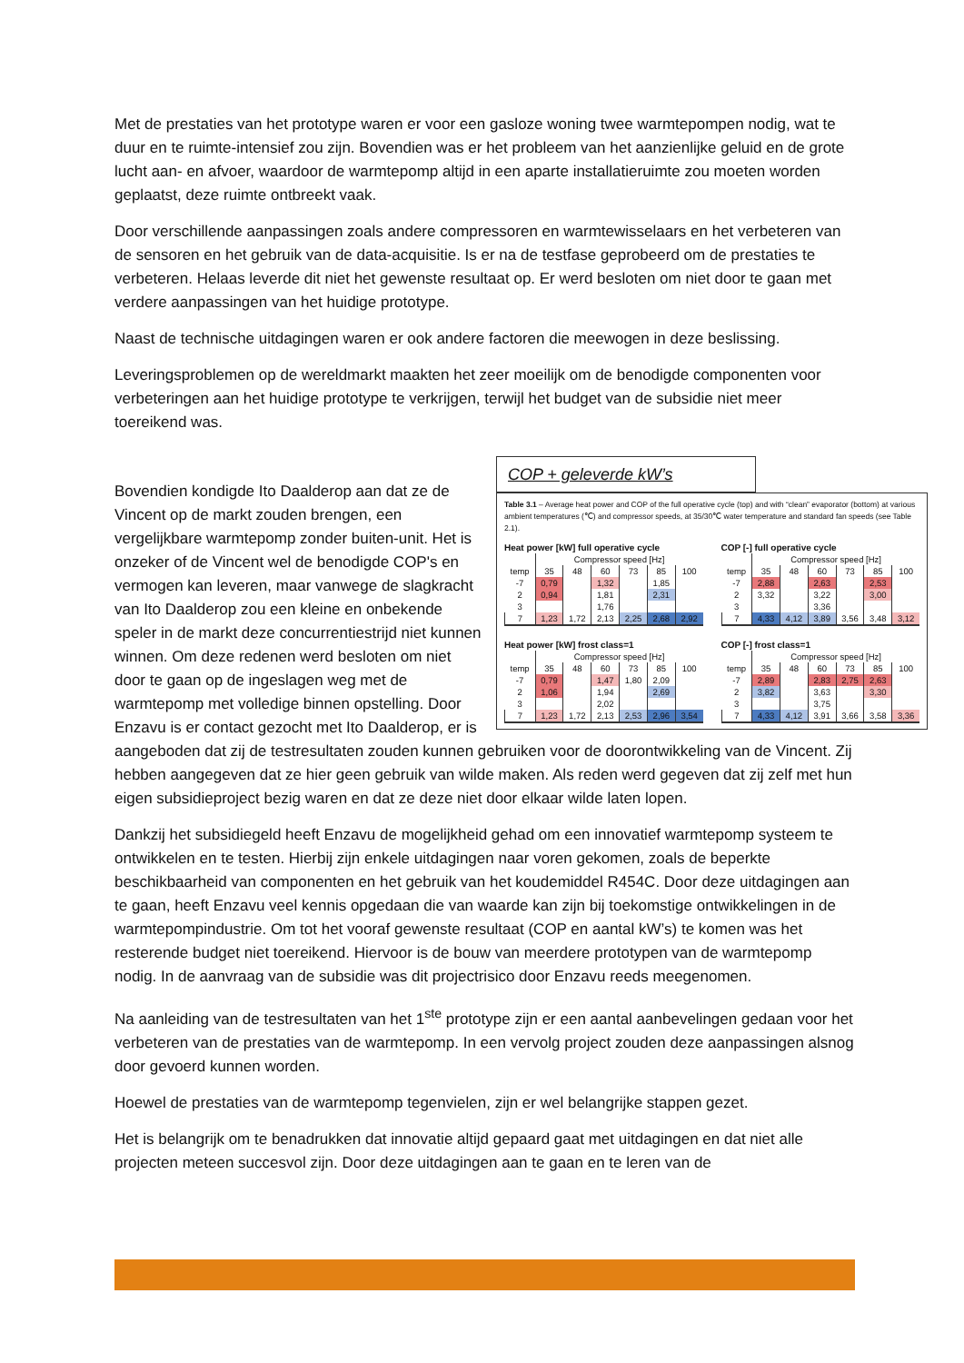Met de prestaties van het prototype waren er voor een gasloze woning twee warmtepompen nodig, wat te duur en te ruimte-intensief zou zijn. Bovendien was er het probleem van het aanzienlijke geluid en de grote lucht aan- en afvoer, waardoor de warmtepomp altijd in een aparte installatieruimte zou moeten worden geplaatst, deze ruimte ontbreekt vaak.
Door verschillende aanpassingen zoals andere compressoren en warmtewisselaars en het verbeteren van de sensoren en het gebruik van de data-acquisitie. Is er na de testfase geprobeerd om de prestaties te verbeteren. Helaas leverde dit niet het gewenste resultaat op. Er werd besloten om niet door te gaan met verdere aanpassingen van het huidige prototype.
Naast de technische uitdagingen waren er ook andere factoren die meewogen in deze beslissing.
Leveringsproblemen op de wereldmarkt maakten het zeer moeilijk om de benodigde componenten voor verbeteringen aan het huidige prototype te verkrijgen, terwijl het budget van de subsidie niet meer toereikend was.
COP + geleverde kW’s
Table 3.1 – Average heat power and COP of the full operative cycle (top) and with “clean” evaporator (bottom) at various ambient temperatures (℃) and compressor speeds, at 35/30℃ water temperature and standard fan speeds (see Table 2.1).
Heat power [kW] full operative cycle
| | Compressor speed [Hz] | | | | | |
| temp | 35 | 48 | 60 | 73 | 85 | 100 |
| -7 | 0,79 | | 1,32 | | 1,85 | |
| 2 | 0,94 | | 1,81 | | 2,31 | |
| 3 | | | 1,76 | | | |
| 7 | 1,23 | 1,72 | 2,13 | 2,25 | 2,68 | 2,92 |
COP [-] full operative cycle
| | Compressor speed [Hz] | | | | | |
| temp | 35 | 48 | 60 | 73 | 85 | 100 |
| -7 | 2,88 | | 2,63 | | 2,53 | |
| 2 | 3,32 | | 3,22 | | 3,00 | |
| 3 | | | 3,36 | | | |
| 7 | 4,33 | 4,12 | 3,89 | 3,56 | 3,48 | 3,12 |
Heat power [kW] frost class=1
| | Compressor speed [Hz] | | | | | |
| temp | 35 | 48 | 60 | 73 | 85 | 100 |
| -7 | 0,79 | | 1,47 | 1,80 | 2,09 | |
| 2 | 1,06 | | 1,94 | | 2,69 | |
| 3 | | | 2,02 | | | |
| 7 | 1,23 | 1,72 | 2,13 | 2,53 | 2,96 | 3,54 |
COP [-] frost class=1
| | Compressor speed [Hz] | | | | | |
| temp | 35 | 48 | 60 | 73 | 85 | 100 |
| -7 | 2,89 | | 2,83 | 2,75 | 2,63 | |
| 2 | 3,82 | | 3,63 | | 3,30 | |
| 3 | | | 3,75 | | | |
| 7 | 4,33 | 4,12 | 3,91 | 3,66 | 3,58 | 3,36 |
Bovendien kondigde Ito Daalderop aan dat ze de Vincent op de markt zouden brengen, een vergelijkbare warmtepomp zonder buiten-unit. Het is onzeker of de Vincent wel de benodigde COP's en vermogen kan leveren, maar vanwege de slagkracht van Ito Daalderop zou een kleine en onbekende speler in de markt deze concurrentiestrijd niet kunnen winnen. Om deze redenen werd besloten om niet door te gaan op de ingeslagen weg met de warmtepomp met volledige binnen opstelling. Door Enzavu is er contact gezocht met Ito Daalderop, er is aangeboden dat zij de testresultaten zouden kunnen gebruiken voor de doorontwikkeling van de Vincent. Zij hebben aangegeven dat ze hier geen gebruik van wilde maken. Als reden werd gegeven dat zij zelf met hun eigen subsidieproject bezig waren en dat ze deze niet door elkaar wilde laten lopen.
Dankzij het subsidiegeld heeft Enzavu de mogelijkheid gehad om een innovatief warmtepomp systeem te ontwikkelen en te testen. Hierbij zijn enkele uitdagingen naar voren gekomen, zoals de beperkte beschikbaarheid van componenten en het gebruik van het koudemiddel R454C. Door deze uitdagingen aan te gaan, heeft Enzavu veel kennis opgedaan die van waarde kan zijn bij toekomstige ontwikkelingen in de warmtepompindustrie. Om tot het vooraf gewenste resultaat (COP en aantal kW’s) te komen was het resterende budget niet toereikend. Hiervoor is de bouw van meerdere prototypen van de warmtepomp nodig. In de aanvraag van de subsidie was dit projectrisico door Enzavu reeds meegenomen.
Na aanleiding van de testresultaten van het 1<sup>ste</sup> prototype zijn er een aantal aanbevelingen gedaan voor het verbeteren van de prestaties van de warmtepomp. In een vervolg project zouden deze aanpassingen alsnog door gevoerd kunnen worden.
Hoewel de prestaties van de warmtepomp tegenvielen, zijn er wel belangrijke stappen gezet.
Het is belangrijk om te benadrukken dat innovatie altijd gepaard gaat met uitdagingen en dat niet alle projecten meteen succesvol zijn. Door deze uitdagingen aan te gaan en te leren van de